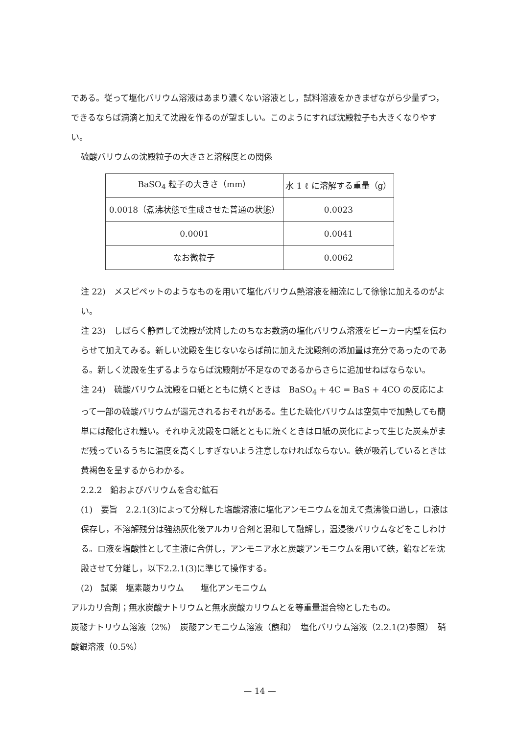である。従って塩化バリウム溶液はあまり濃くない溶液とし，試料溶液をかきまぜながら少量ずつ，できるならば滴滴と加えて沈殿を作るのが望ましい。このようにすれば沈殿粒子も大きくなりやすい。
硫酸バリウムの沈殿粒子の大きさと溶解度との関係
| BaSO<sub>4</sub> 粒子の大きさ（mm） | 水 1 ℓ に溶解する重量（g） |
| --- | --- |
| 0.0018（煮沸状態で生成させた普通の状態） | 0.0023 |
| 0.0001 | 0.0041 |
| なお微粒子 | 0.0062 |
注 22)　メスピペットのようなものを用いて塩化バリウム熱溶液を細流にして徐徐に加えるのがよい。
注 23)　しばらく静置して沈殿が沈降したのちなお数滴の塩化バリウム溶液をビーカー内壁を伝わらせて加えてみる。新しい沈殿を生じないならば前に加えた沈殿剤の添加量は充分であったのである。新しく沈殿を生ずるようならば沈殿剤が不足なのであるからさらに追加せねばならない。
注 24)　硫酸バリウム沈殿をロ紙とともに焼くときは　BaSO<sub>4</sub> + 4C = BaS + 4CO の反応によって一部の硫酸バリウムが還元されるおそれがある。生じた硫化バリウムは空気中で加熱しても簡単には酸化され難い。それゆえ沈殿をロ紙とともに焼くときはロ紙の炭化によって生じた炭素がまだ残っているうちに温度を高くしすぎないよう注意しなければならない。鉄が吸着しているときは黄褐色を呈するからわかる。
2.2.2　鉛およびバリウムを含む鉱石
(1)　要旨　2.2.1(3)によって分解した塩酸溶液に塩化アンモニウムを加えて煮沸後ロ過し，ロ液は保存し，不溶解残分は強熱灰化後アルカリ合剤と混和して融解し，温浸後バリウムなどをこしわける。ロ液を塩酸性として主液に合併し，アンモニア水と炭酸アンモニウムを用いて鉄，鉛などを沈殿させて分離し，以下2.2.1(3)に準じて操作する。
(2)　試薬　塩素酸カリウム　　塩化アンモニウム
アルカリ合剤；無水炭酸ナトリウムと無水炭酸カリウムとを等重量混合物としたもの。
炭酸ナトリウム溶液（2%）　炭酸アンモニウム溶液（飽和）　塩化バリウム溶液（2.2.1(2)参照）　硝酸銀溶液（0.5%）
— 14 —